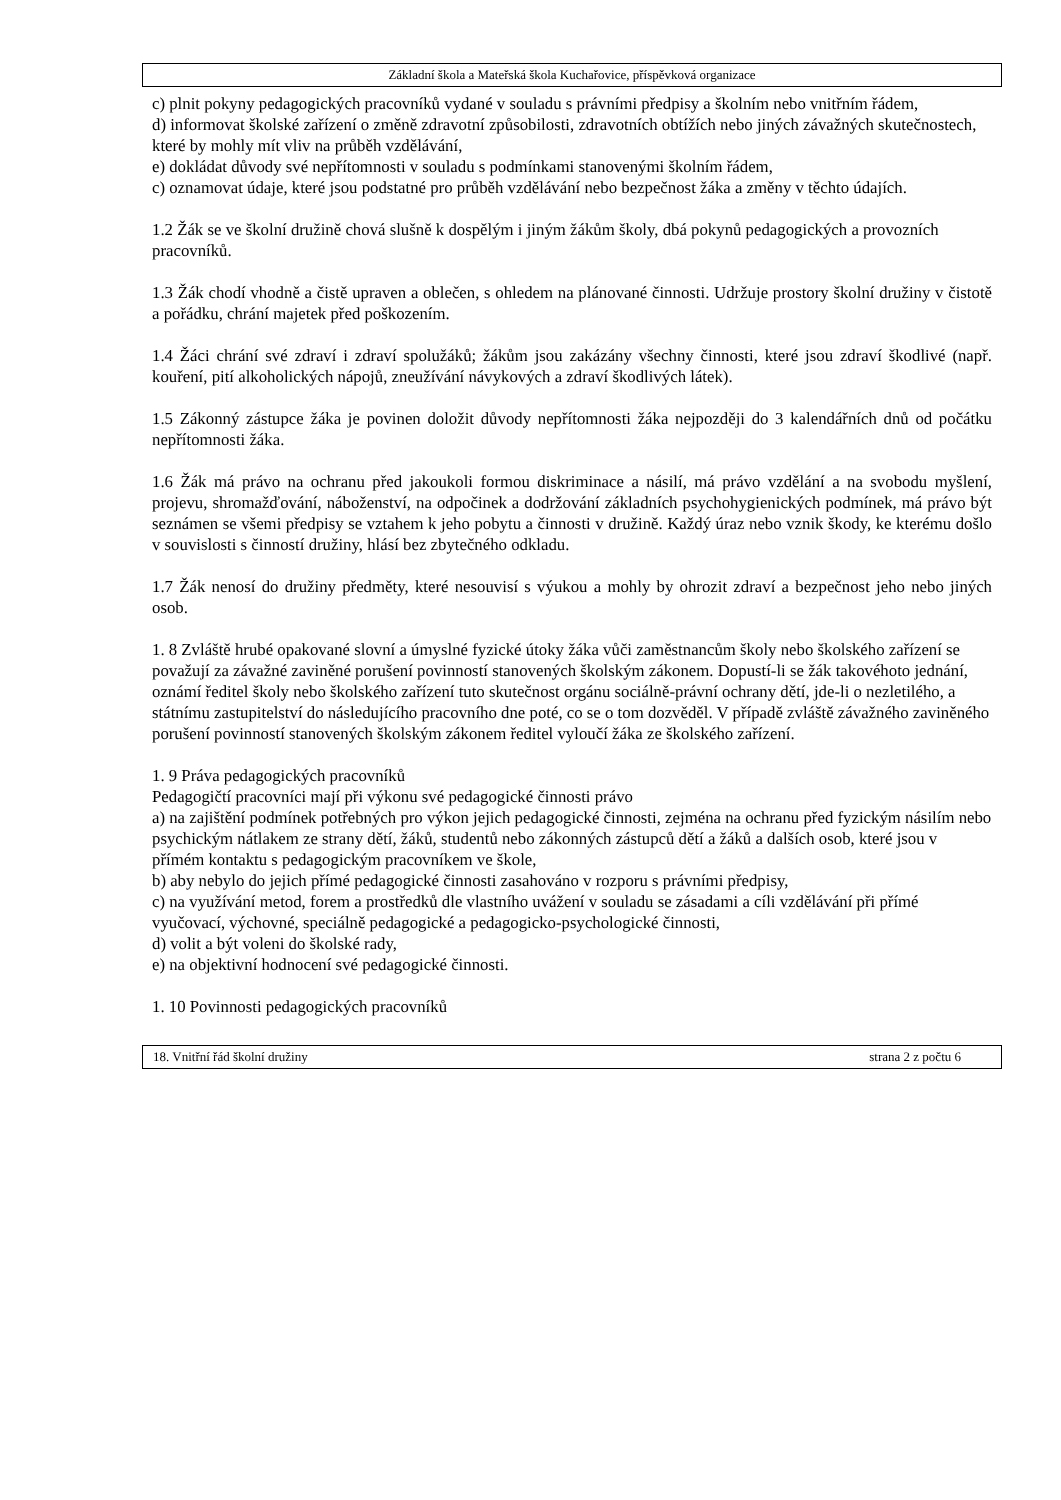Základní škola a Mateřská škola Kuchařovice, příspěvková organizace
c) plnit pokyny pedagogických pracovníků vydané v souladu s právními předpisy a školním nebo vnitřním řádem,
d) informovat školské zařízení o změně zdravotní způsobilosti, zdravotních obtížích nebo jiných závažných skutečnostech, které by mohly mít vliv na průběh vzdělávání,
e) dokládat důvody své nepřítomnosti v souladu s podmínkami stanovenými školním řádem,
c) oznamovat údaje, které jsou podstatné pro průběh vzdělávání nebo bezpečnost žáka a změny v těchto údajích.
1.2 Žák se ve školní družině chová slušně k dospělým i jiným žákům školy, dbá pokynů pedagogických a provozních pracovníků.
1.3 Žák chodí vhodně a čistě upraven a oblečen, s ohledem na plánované činnosti. Udržuje prostory školní družiny v čistotě a pořádku, chrání majetek před poškozením.
1.4 Žáci chrání své zdraví i zdraví spolužáků; žákům jsou zakázány všechny činnosti, které jsou zdraví škodlivé (např. kouření, pití alkoholických nápojů, zneužívání návykových a zdraví škodlivých látek).
1.5 Zákonný zástupce žáka je povinen doložit důvody nepřítomnosti žáka nejpozději do 3 kalendářních dnů od počátku nepřítomnosti žáka.
1.6 Žák má právo na ochranu před jakoukoli formou diskriminace a násilí, má právo vzdělání a na svobodu myšlení, projevu, shromažďování, náboženství, na odpočinek a dodržování základních psychohygienických podmínek, má právo být seznámen se všemi předpisy se vztahem k jeho pobytu a činnosti v družině. Každý úraz nebo vznik škody, ke kterému došlo v souvislosti s činností družiny, hlásí bez zbytečného odkladu.
1.7 Žák nenosí do družiny předměty, které nesouvisí s výukou a mohly by ohrozit zdraví a bezpečnost jeho nebo jiných osob.
1. 8 Zvláště hrubé opakované slovní a úmyslné fyzické útoky žáka vůči zaměstnancům školy nebo školského zařízení se považují za závažné zaviněné porušení povinností stanovených školským zákonem. Dopustí-li se žák takovéhoto jednání, oznámí ředitel školy nebo školského zařízení tuto skutečnost orgánu sociálně-právní ochrany dětí, jde-li o nezletilého, a státnímu zastupitelství do následujícího pracovního dne poté, co se o tom dozvěděl. V případě zvláště závažného zaviněného porušení povinností stanovených školským zákonem ředitel vyloučí žáka ze školského zařízení.
1. 9 Práva pedagogických pracovníků
Pedagogičtí pracovníci mají při výkonu své pedagogické činnosti právo
a) na zajištění podmínek potřebných pro výkon jejich pedagogické činnosti, zejména na ochranu před fyzickým násilím nebo psychickým nátlakem ze strany dětí, žáků, studentů nebo zákonných zástupců dětí a žáků a dalších osob, které jsou v přímém kontaktu s pedagogickým pracovníkem ve škole,
b) aby nebylo do jejich přímé pedagogické činnosti zasahováno v rozporu s právními předpisy,
c) na využívání metod, forem a prostředků dle vlastního uvážení v souladu se zásadami a cíli vzdělávání při přímé vyučovací, výchovné, speciálně pedagogické a pedagogicko-psychologické činnosti,
d) volit a být voleni do školské rady,
e) na objektivní hodnocení své pedagogické činnosti.
1. 10 Povinnosti pedagogických pracovníků
18. Vnitřní řád školní družiny strana 2 z počtu 6